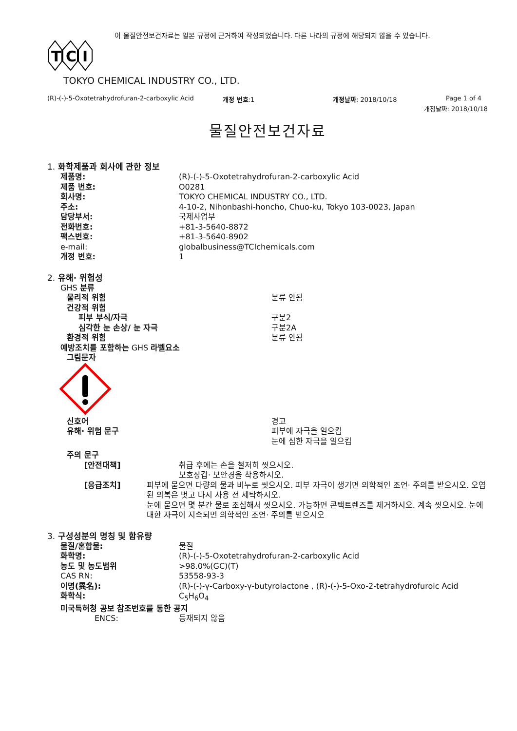이 물질안전보건자료는 일본 규정에 근거하여 작성되었습니다. 다른 나라의 규정에 해당되지 않을 수 있습니다.
T
C
I
TOKYO CHEMICAL INDUSTRY CO., LTD.
(R)-(-)-5-Oxotetrahydrofuran-2-carboxylic Acid 개정 번호:1 개정날짜: 2018/10/18 Page 1 of 4
개정날짜: 2018/10/18
물질안전보건자료
1. 화학제품과 회사에 관한 정보
제품명: (R)-(-)-5-Oxotetrahydrofuran-2-carboxylic Acid
제품 번호: O0281
회사명: TOKYO CHEMICAL INDUSTRY CO., LTD.
주소: 4-10-2, Nihonbashi-honcho, Chuo-ku, Tokyo 103-0023, Japan
담당부서: 국제사업부
전화번호: +81-3-5640-8872
팩스번호: +81-3-5640-8902
e-mail: globalbusiness@TCIchemicals.com
개정 번호: 1
2. 유해· 위험성
GHS 분류
물리적 위험 분류 안됨
건강적 위험
피부 부식/자극 구분2
심각한 눈 손상/ 눈 자극 구분2A
환경적 위험 분류 안됨
예방조치를 포함하는 GHS 라벨요소
그림문자
신호어 경고
유해· 위험 문구 피부에 자극을 일으킴
눈에 심한 자극을 일으킴
주의 문구
[안전대책] 취급 후에는 손을 철저히 씻으시오.
보호장갑· 보안경을 착용하시오.
[응급조치] 피부에 묻으면 다량의 물과 비누로 씻으시오. 피부 자극이 생기면 의학적인 조언· 주의를 받으시오. 오염된 의복은 벗고 다시 사용 전 세탁하시오.
눈에 묻으면 몇 분간 물로 조심해서 씻으시오. 가능하면 콘택트렌즈를 제거하시오. 계속 씻으시오. 눈에 대한 자극이 지속되면 의학적인 조언· 주의를 받으시오
3. 구성성분의 명칭 및 함유량
물질/혼합물: 물질
화학명: (R)-(-)-5-Oxotetrahydrofuran-2-carboxylic Acid
농도 및 농도범위 >98.0%(GC)(T)
CAS RN: 53558-93-3
이명(異名): (R)-(-)-γ-Carboxy-γ-butyrolactone , (R)-(-)-5-Oxo-2-tetrahydrofuroic Acid
화학식: C<sub>5</sub>H<sub>6</sub>O<sub>4</sub>
미국특허청 공보 참조번호를 통한 공지
ENCS: 등재되지 않음